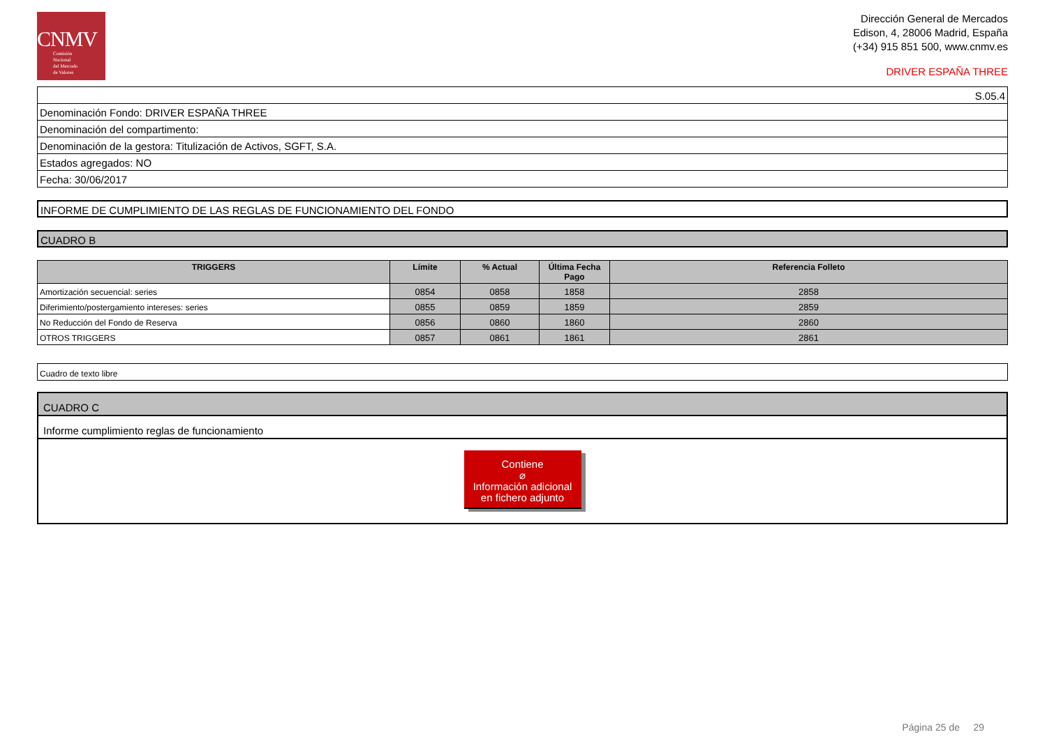CNMV
Comisión
Nacional
del Mercado
de Valores
Dirección General de Mercados
Edison, 4, 28006 Madrid, España
(+34) 915 851 500, www.cnmv.es
DRIVER ESPAÑA THREE
| S.05.4 |
| Denominación Fondo: DRIVER ESPAÑA THREE |
| Denominación del compartimento: |
| Denominación de la gestora: Titulización de Activos, SGFT, S.A. |
| Estados agregados: NO |
| Fecha: 30/06/2017 |
INFORME DE CUMPLIMIENTO DE LAS REGLAS DE FUNCIONAMIENTO DEL FONDO
CUADRO B
| TRIGGERS | Límite | % Actual | Última Fecha Pago | Referencia Folleto |
| --- | --- | --- | --- | --- |
| Amortización secuencial: series | 0854 | 0858 | 1858 | 2858 |
| Diferimiento/postergamiento intereses: series | 0855 | 0859 | 1859 | 2859 |
| No Reducción del Fondo de Reserva | 0856 | 0860 | 1860 | 2860 |
| OTROS TRIGGERS | 0857 | 0861 | 1861 | 2861 |
| Cuadro de texto libre |
CUADRO C
Informe cumplimiento reglas de funcionamiento
Contiene
⌀
Información adicional
en fichero adjunto
Página 25 de 29